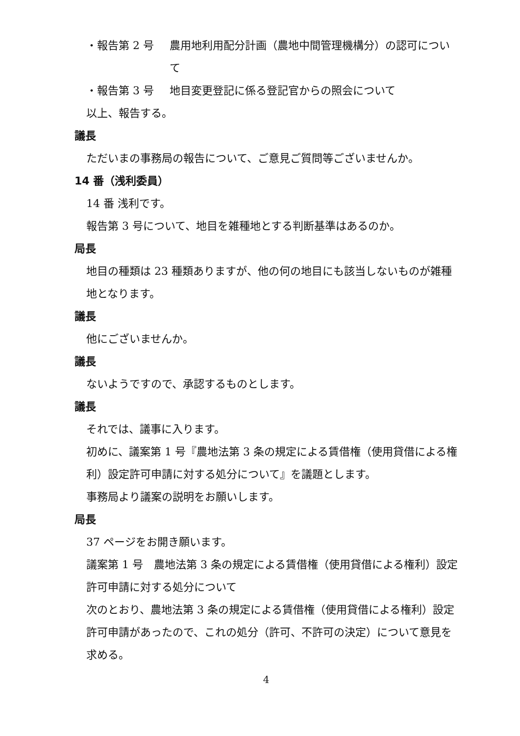・報告第 2 号 農用地利用配分計画（農地中間管理機構分）の認可について
・報告第 3 号 地目変更登記に係る登記官からの照会について
以上、報告する。
議長
ただいまの事務局の報告について、ご意見ご質問等ございませんか。
14 番（浅利委員）
14 番 浅利です。
報告第 3 号について、地目を雑種地とする判断基準はあるのか。
局長
地目の種類は 23 種類ありますが、他の何の地目にも該当しないものが雑種地となります。
議長
他にございませんか。
議長
ないようですので、承認するものとします。
議長
それでは、議事に入ります。
初めに、議案第 1 号『農地法第 3 条の規定による賃借権（使用貸借による権利）設定許可申請に対する処分について』を議題とします。
事務局より議案の説明をお願いします。
局長
37 ページをお開き願います。
議案第 1 号　農地法第 3 条の規定による賃借権（使用貸借による権利）設定許可申請に対する処分について
次のとおり、農地法第 3 条の規定による賃借権（使用貸借による権利）設定許可申請があったので、これの処分（許可、不許可の決定）について意見を求める。
4